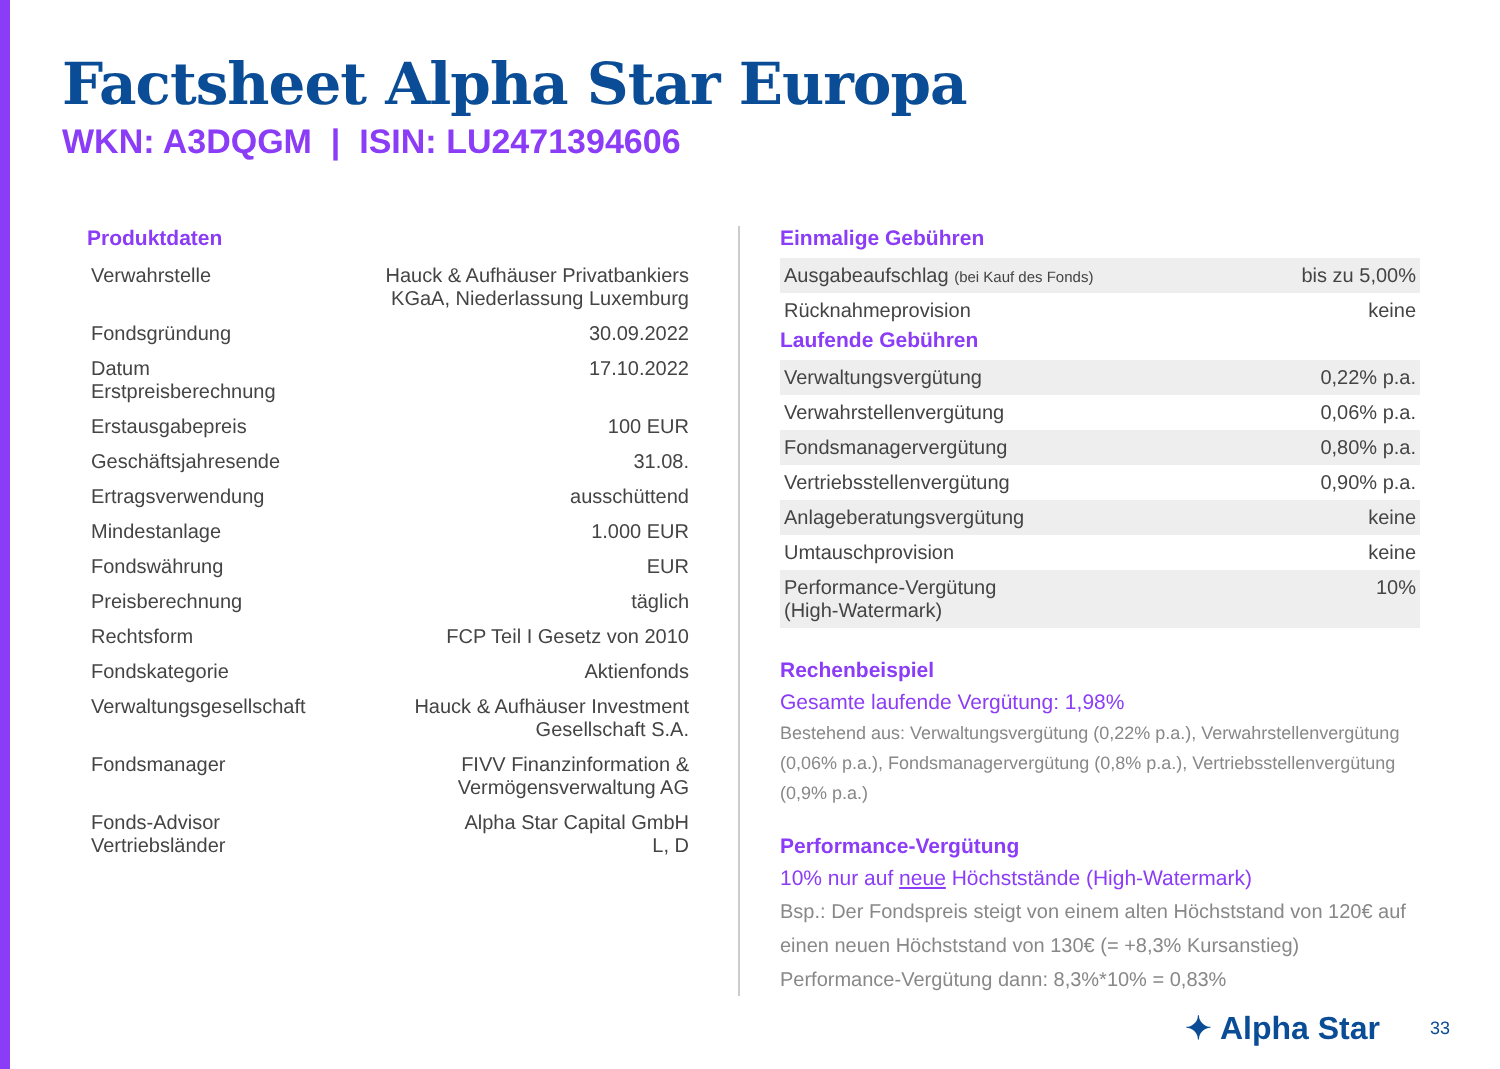Factsheet Alpha Star Europa
WKN: A3DQGM | ISIN: LU2471394606
Produktdaten
| Verwahrstelle | Hauck & Aufhäuser Privatbankiers KGaA, Niederlassung Luxemburg |
| Fondsgründung | 30.09.2022 |
| Datum Erstpreisberechnung | 17.10.2022 |
| Erstausgabepreis | 100 EUR |
| Geschäftsjahresende | 31.08. |
| Ertragsverwendung | ausschüttend |
| Mindestanlage | 1.000 EUR |
| Fondswährung | EUR |
| Preisberechnung | täglich |
| Rechtsform | FCP Teil I Gesetz von 2010 |
| Fondskategorie | Aktienfonds |
| Verwaltungsgesellschaft | Hauck & Aufhäuser Investment Gesellschaft S.A. |
| Fondsmanager | FIVV Finanzinformation & Vermögensverwaltung AG |
| Fonds-Advisor Vertriebsländer | Alpha Star Capital GmbH L, D |
Einmalige Gebühren
| Ausgabeaufschlag (bei Kauf des Fonds) | bis zu 5,00% |
| Rücknahmeprovision | keine |
Laufende Gebühren
| Verwaltungsvergütung | 0,22% p.a. |
| Verwahrstellenvergütung | 0,06% p.a. |
| Fondsmanagervergütung | 0,80% p.a. |
| Vertriebsstellenvergütung | 0,90% p.a. |
| Anlageberatungsvergütung | keine |
| Umtauschprovision | keine |
| Performance-Vergütung (High-Watermark) | 10% |
Rechenbeispiel
Gesamte laufende Vergütung: 1,98%
Bestehend aus: Verwaltungsvergütung (0,22% p.a.), Verwahrstellenvergütung (0,06% p.a.), Fondsmanagervergütung (0,8% p.a.), Vertriebsstellenvergütung (0,9% p.a.)
Performance-Vergütung
10% nur auf neue Höchststände (High-Watermark)
Bsp.: Der Fondspreis steigt von einem alten Höchststand von 120€ auf einen neuen Höchststand von 130€ (= +8,3% Kursanstieg)
Performance-Vergütung dann: 8,3%*10% = 0,83%
✦ Alpha Star 33